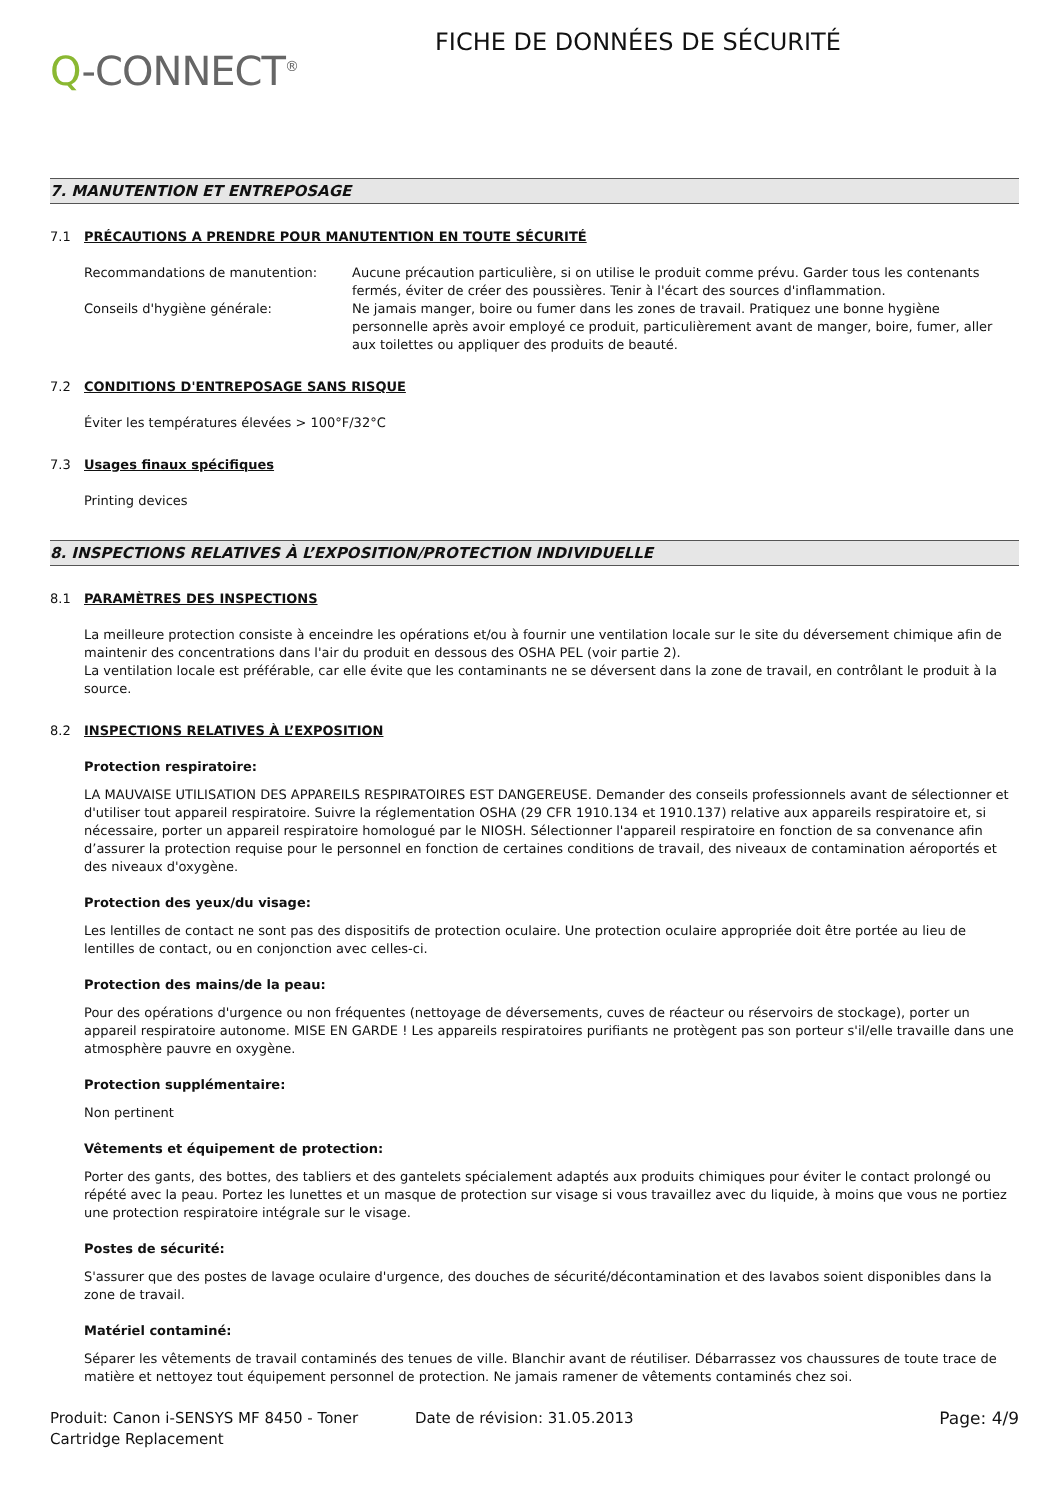Q-CONNECT<sup>®</sup>
FICHE DE DONNÉES DE SÉCURITÉ
7. MANUTENTION ET ENTREPOSAGE
7.1 PRÉCAUTIONS A PRENDRE POUR MANUTENTION EN TOUTE SÉCURITÉ
Recommandations de manutention: Aucune précaution particulière, si on utilise le produit comme prévu. Garder tous les contenants fermés, éviter de créer des poussières. Tenir à l'écart des sources d'inflammation.
Conseils d'hygiène générale: Ne jamais manger, boire ou fumer dans les zones de travail. Pratiquez une bonne hygiène personnelle après avoir employé ce produit, particulièrement avant de manger, boire, fumer, aller aux toilettes ou appliquer des produits de beauté.
7.2 CONDITIONS D'ENTREPOSAGE SANS RISQUE
Éviter les températures élevées > 100°F/32°C
7.3 Usages finaux spécifiques
Printing devices
8. INSPECTIONS RELATIVES À L’EXPOSITION/PROTECTION INDIVIDUELLE
8.1 PARAMÈTRES DES INSPECTIONS
La meilleure protection consiste à enceindre les opérations et/ou à fournir une ventilation locale sur le site du déversement chimique afin de maintenir des concentrations dans l'air du produit en dessous des OSHA PEL (voir partie 2).
La ventilation locale est préférable, car elle évite que les contaminants ne se déversent dans la zone de travail, en contrôlant le produit à la source.
8.2 INSPECTIONS RELATIVES À L’EXPOSITION
Protection respiratoire:
LA MAUVAISE UTILISATION DES APPAREILS RESPIRATOIRES EST DANGEREUSE. Demander des conseils professionnels avant de sélectionner et d'utiliser tout appareil respiratoire. Suivre la réglementation OSHA (29 CFR 1910.134 et 1910.137) relative aux appareils respiratoire et, si nécessaire, porter un appareil respiratoire homologué par le NIOSH. Sélectionner l'appareil respiratoire en fonction de sa convenance afin d’assurer la protection requise pour le personnel en fonction de certaines conditions de travail, des niveaux de contamination aéroportés et des niveaux d'oxygène.
Protection des yeux/du visage:
Les lentilles de contact ne sont pas des dispositifs de protection oculaire. Une protection oculaire appropriée doit être portée au lieu de lentilles de contact, ou en conjonction avec celles-ci.
Protection des mains/de la peau:
Pour des opérations d'urgence ou non fréquentes (nettoyage de déversements, cuves de réacteur ou réservoirs de stockage), porter un appareil respiratoire autonome. MISE EN GARDE ! Les appareils respiratoires purifiants ne protègent pas son porteur s'il/elle travaille dans une atmosphère pauvre en oxygène.
Protection supplémentaire:
Non pertinent
Vêtements et équipement de protection:
Porter des gants, des bottes, des tabliers et des gantelets spécialement adaptés aux produits chimiques pour éviter le contact prolongé ou répété avec la peau. Portez les lunettes et un masque de protection sur visage si vous travaillez avec du liquide, à moins que vous ne portiez une protection respiratoire intégrale sur le visage.
Postes de sécurité:
S'assurer que des postes de lavage oculaire d'urgence, des douches de sécurité/décontamination et des lavabos soient disponibles dans la zone de travail.
Matériel contaminé:
Séparer les vêtements de travail contaminés des tenues de ville. Blanchir avant de réutiliser. Débarrassez vos chaussures de toute trace de matière et nettoyez tout équipement personnel de protection. Ne jamais ramener de vêtements contaminés chez soi.
Produit: Canon i-SENSYS MF 8450 - Toner Cartridge Replacement
Date de révision: 31.05.2013 Page: 4/9